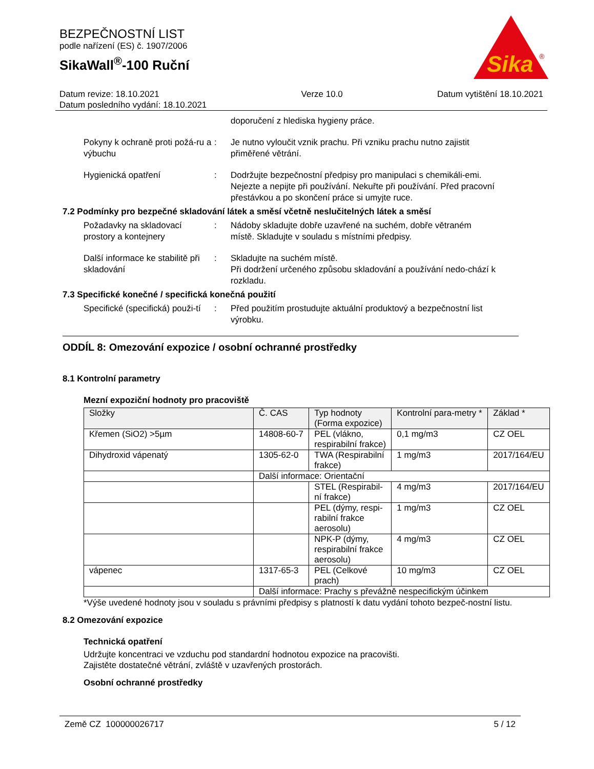BEZPEČNOSTNÍ LIST
podle nařízení (ES) č. 1907/2006
SikaWall<sup>®</sup>-100 Ruční
Sika
®
Datum revize: 18.10.2021
Datum posledního vydání: 18.10.2021
Verze 10.0 Datum vytištění 18.10.2021
doporučení z hlediska hygieny práce.
Pokyny k ochraně proti požá-ru a výbuchu
: Je nutno vyloučit vznik prachu. Při vzniku prachu nutno zajistit přiměřené větrání.
Hygienická opatření : Dodržujte bezpečnostní předpisy pro manipulaci s chemikáli-emi. Nejezte a nepijte při používání. Nekuřte při používání. Před pracovní přestávkou a po skončení práce si umyjte ruce.
7.2 Podmínky pro bezpečné skladování látek a směsí včetně neslučitelných látek a směsí
Požadavky na skladovací prostory a kontejnery
: Nádoby skladujte dobře uzavřené na suchém, dobře větraném místě. Skladujte v souladu s místními předpisy.
Další informace ke stabilitě při skladování
: Skladujte na suchém místě.
Při dodržení určeného způsobu skladování a používání nedo-chází k rozkladu.
7.3 Specifické konečné / specifická konečná použití
Specifické (specifická) použi-tí
: Před použitím prostudujte aktuální produktový a bezpečnostní list výrobku.
ODDÍL 8: Omezování expozice / osobní ochranné prostředky
8.1 Kontrolní parametry
Mezní expoziční hodnoty pro pracoviště
| Složky | Č. CAS | Typ hodnoty (Forma expozice) | Kontrolní para-metry * | Základ * |
| --- | --- | --- | --- | --- |
| Křemen (SiO2) >5µm | 14808-60-7 | PEL (vlákno, respirabilní frakce) | 0,1 mg/m3 | CZ OEL |
| Dihydroxid vápenatý | 1305-62-0 | TWA (Respirabilní frakce) | 1 mg/m3 | 2017/164/EU |
| | Další informace: Orientační | | | |
| | | STEL (Respirabil-ní frakce) | 4 mg/m3 | 2017/164/EU |
| | | PEL (dýmy, respi-rabilní frakce aerosolu) | 1 mg/m3 | CZ OEL |
| | | NPK-P (dýmy, respirabilní frakce aerosolu) | 4 mg/m3 | CZ OEL |
| vápenec | 1317-65-3 | PEL (Celkové prach) | 10 mg/m3 | CZ OEL |
| | Další informace: Prachy s převážně nespecifickým účinkem | | | |
*Výše uvedené hodnoty jsou v souladu s právními předpisy s platností k datu vydání tohoto bezpeč-nostní listu.
8.2 Omezování expozice
Technická opatření
Udržujte koncentraci ve vzduchu pod standardní hodnotou expozice na pracovišti.
Zajistěte dostatečné větrání, zvláště v uzavřených prostorách.
Osobní ochranné prostředky
Země CZ 100000026717 5 / 12